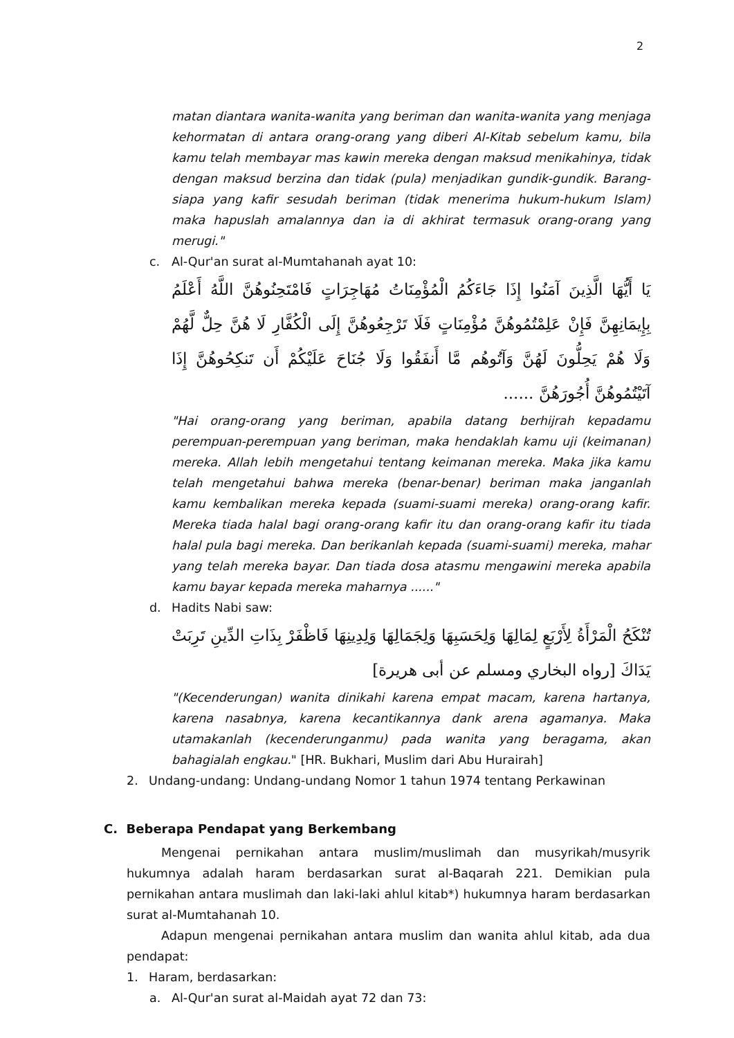2
matan diantara wanita-wanita yang beriman dan wanita-wanita yang menjaga kehormatan di antara orang-orang yang diberi Al-Kitab sebelum kamu, bila kamu telah membayar mas kawin mereka dengan maksud menikahinya, tidak dengan maksud berzina dan tidak (pula) menjadikan gundik-gundik. Barang-siapa yang kafir sesudah beriman (tidak menerima hukum-hukum Islam) maka hapuslah amalannya dan ia di akhirat termasuk orang-orang yang merugi."
c. Al-Qur'an surat al-Mumtahanah ayat 10:
يَا أَيُّهَا الَّذِينَ آمَنُوا إِذَا جَاءَكُمُ الْمُؤْمِنَاتُ مُهَاجِرَاتٍ فَامْتَحِنُوهُنَّ اللَّهُ أَعْلَمُ بِإِيمَانِهِنَّ فَإِنْ عَلِمْتُمُوهُنَّ مُؤْمِنَاتٍ فَلَا تَرْجِعُوهُنَّ إِلَى الْكُفَّارِ لَا هُنَّ حِلٌّ لَّهُمْ وَلَا هُمْ يَحِلُّونَ لَهُنَّ وَآتُوهُم مَّا أَنفَقُوا وَلَا جُنَاحَ عَلَيْكُمْ أَن تَنكِحُوهُنَّ إِذَا آتَيْتُمُوهُنَّ أُجُورَهُنَّ ......
"Hai orang-orang yang beriman, apabila datang berhijrah kepadamu perempuan-perempuan yang beriman, maka hendaklah kamu uji (keimanan) mereka. Allah lebih mengetahui tentang keimanan mereka. Maka jika kamu telah mengetahui bahwa mereka (benar-benar) beriman maka janganlah kamu kembalikan mereka kepada (suami-suami mereka) orang-orang kafir. Mereka tiada halal bagi orang-orang kafir itu dan orang-orang kafir itu tiada halal pula bagi mereka. Dan berikanlah kepada (suami-suami) mereka, mahar yang telah mereka bayar. Dan tiada dosa atasmu mengawini mereka apabila kamu bayar kepada mereka maharnya ......"
d. Hadits Nabi saw:
تُنْكَحُ الْمَرْأَةُ لِأَرْبَعٍ لِمَالِهَا وَلِحَسَبِهَا وَلِجَمَالِهَا وَلِدِينِهَا فَاظْفَرْ بِذَاتِ الدِّينِ تَرِبَتْ يَدَاكَ [رواه البخاري ومسلم عن أبى هريرة]
"(Kecenderungan) wanita dinikahi karena empat macam, karena hartanya, karena nasabnya, karena kecantikannya dank arena agamanya. Maka utamakanlah (kecenderunganmu) pada wanita yang beragama, akan bahagialah engkau." [HR. Bukhari, Muslim dari Abu Hurairah]
2. Undang-undang: Undang-undang Nomor 1 tahun 1974 tentang Perkawinan
C. Beberapa Pendapat yang Berkembang
Mengenai pernikahan antara muslim/muslimah dan musyrikah/musyrik hukumnya adalah haram berdasarkan surat al-Baqarah 221. Demikian pula pernikahan antara muslimah dan laki-laki ahlul kitab*) hukumnya haram berdasarkan surat al-Mumtahanah 10.
Adapun mengenai pernikahan antara muslim dan wanita ahlul kitab, ada dua pendapat:
1. Haram, berdasarkan:
a. Al-Qur'an surat al-Maidah ayat 72 dan 73: